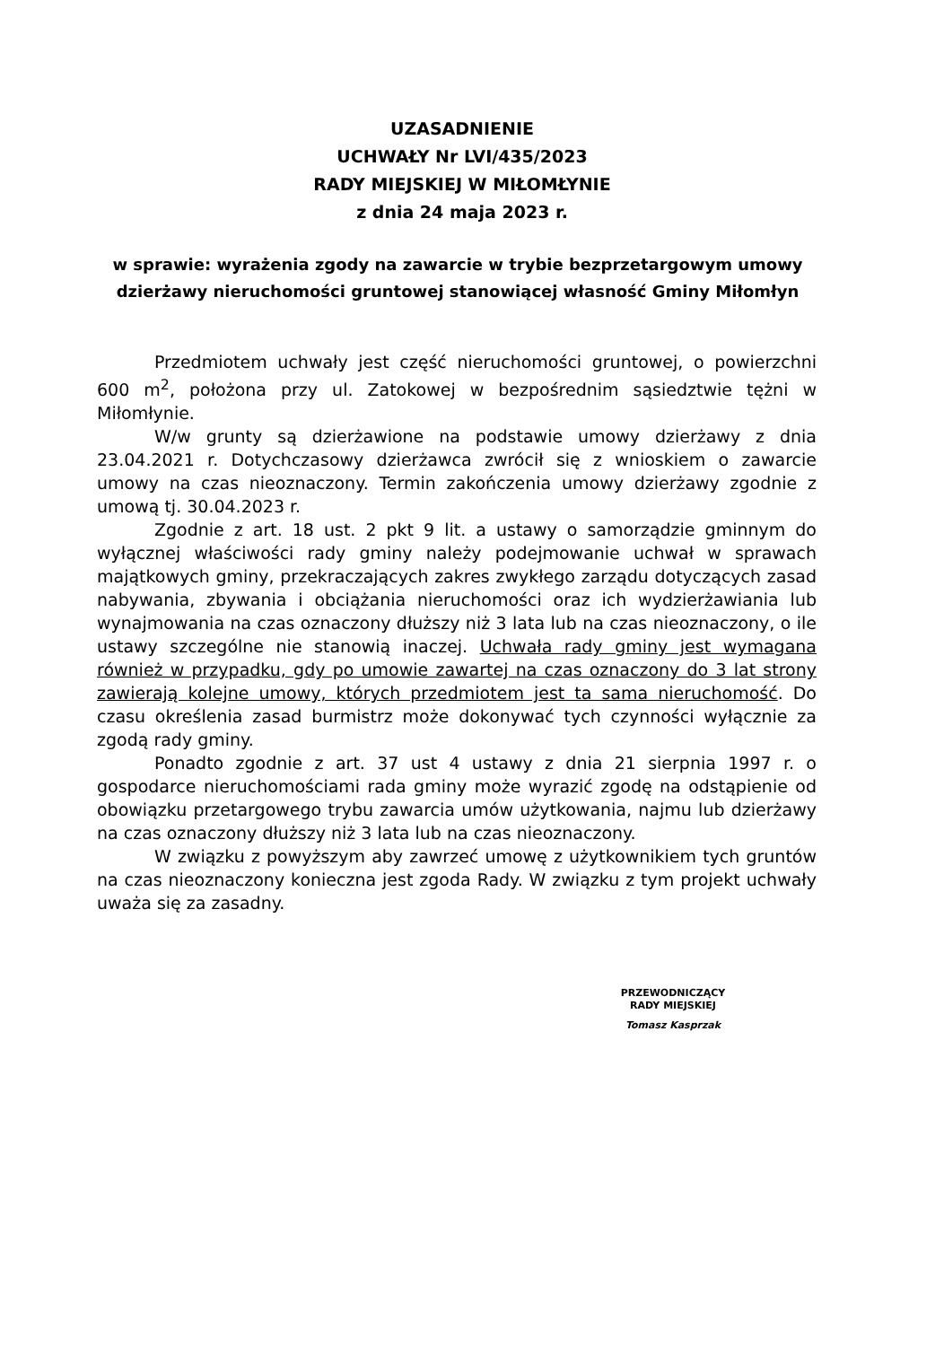UZASADNIENIE
UCHWAŁY Nr LVI/435/2023
RADY MIEJSKIEJ W MIŁOMŁYNIE
z dnia 24 maja 2023 r.
w sprawie: wyrażenia zgody na zawarcie w trybie bezprzetargowym umowy dzierżawy nieruchomości gruntowej stanowiącej własność Gminy Miłomłyn
Przedmiotem uchwały jest część nieruchomości gruntowej, o powierzchni 600 m<sup>2</sup>, położona przy ul. Zatokowej w bezpośrednim sąsiedztwie tężni w Miłomłynie.
W/w grunty są dzierżawione na podstawie umowy dzierżawy z dnia 23.04.2021 r. Dotychczasowy dzierżawca zwrócił się z wnioskiem o zawarcie umowy na czas nieoznaczony. Termin zakończenia umowy dzierżawy zgodnie z umową tj. 30.04.2023 r.
Zgodnie z art. 18 ust. 2 pkt 9 lit. a ustawy o samorządzie gminnym do wyłącznej właściwości rady gminy należy podejmowanie uchwał w sprawach majątkowych gminy, przekraczających zakres zwykłego zarządu dotyczących zasad nabywania, zbywania i obciążania nieruchomości oraz ich wydzierżawiania lub wynajmowania na czas oznaczony dłuższy niż 3 lata lub na czas nieoznaczony, o ile ustawy szczególne nie stanowią inaczej. Uchwała rady gminy jest wymagana również w przypadku, gdy po umowie zawartej na czas oznaczony do 3 lat strony zawierają kolejne umowy, których przedmiotem jest ta sama nieruchomość. Do czasu określenia zasad burmistrz może dokonywać tych czynności wyłącznie za zgodą rady gminy.
Ponadto zgodnie z art. 37 ust 4 ustawy z dnia 21 sierpnia 1997 r. o gospodarce nieruchomościami rada gminy może wyrazić zgodę na odstąpienie od obowiązku przetargowego trybu zawarcia umów użytkowania, najmu lub dzierżawy na czas oznaczony dłuższy niż 3 lata lub na czas nieoznaczony.
W związku z powyższym aby zawrzeć umowę z użytkownikiem tych gruntów na czas nieoznaczony konieczna jest zgoda Rady. W związku z tym projekt uchwały uważa się za zasadny.
PRZEWODNICZĄCY
RADY MIEJSKIEJ
Tomasz Kasprzak